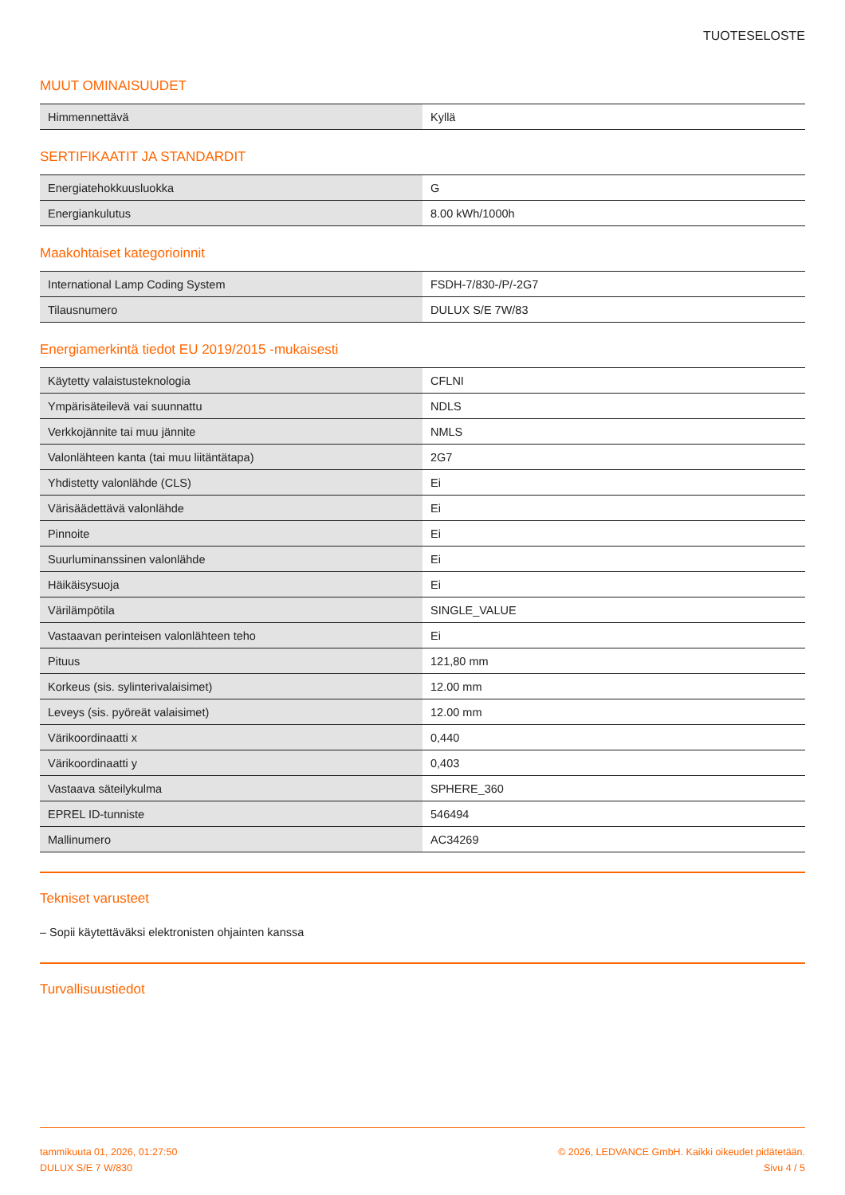TUOTESELOSTE
MUUT OMINAISUUDET
| Himmennettävä | Kyllä |
SERTIFIKAATIT JA STANDARDIT
| Energiatehokkuusluokka | G |
| Energiankulutus | 8.00 kWh/1000h |
Maakohtaiset kategorioinnit
| International Lamp Coding System | FSDH-7/830-/P/-2G7 |
| Tilausnumero | DULUX S/E 7W/83 |
Energiamerkintä tiedot EU 2019/2015 -mukaisesti
| Käytetty valaistusteknologia | CFLNI |
| Ympärisäteilevä vai suunnattu | NDLS |
| Verkkojännite tai muu jännite | NMLS |
| Valonlähteen kanta (tai muu liitäntätapa) | 2G7 |
| Yhdistetty valonlähde (CLS) | Ei |
| Värisäädettävä valonlähde | Ei |
| Pinnoite | Ei |
| Suurluminanssinen valonlähde | Ei |
| Häikäisysuoja | Ei |
| Värilämpötila | SINGLE_VALUE |
| Vastaavan perinteisen valonlähteen teho | Ei |
| Pituus | 121,80 mm |
| Korkeus (sis. sylinterivalaisimet) | 12.00 mm |
| Leveys (sis. pyöreät valaisimet) | 12.00 mm |
| Värikoordinaatti x | 0,440 |
| Värikoordinaatti y | 0,403 |
| Vastaava säteilykulma | SPHERE_360 |
| EPREL ID-tunniste | 546494 |
| Mallinumero | AC34269 |
Tekniset varusteet
– Sopii käytettäväksi elektronisten ohjainten kanssa
Turvallisuustiedot
tammikuuta 01, 2026, 01:27:50
DULUX S/E 7 W/830
© 2026, LEDVANCE GmbH. Kaikki oikeudet pidätetään.
Sivu 4 / 5